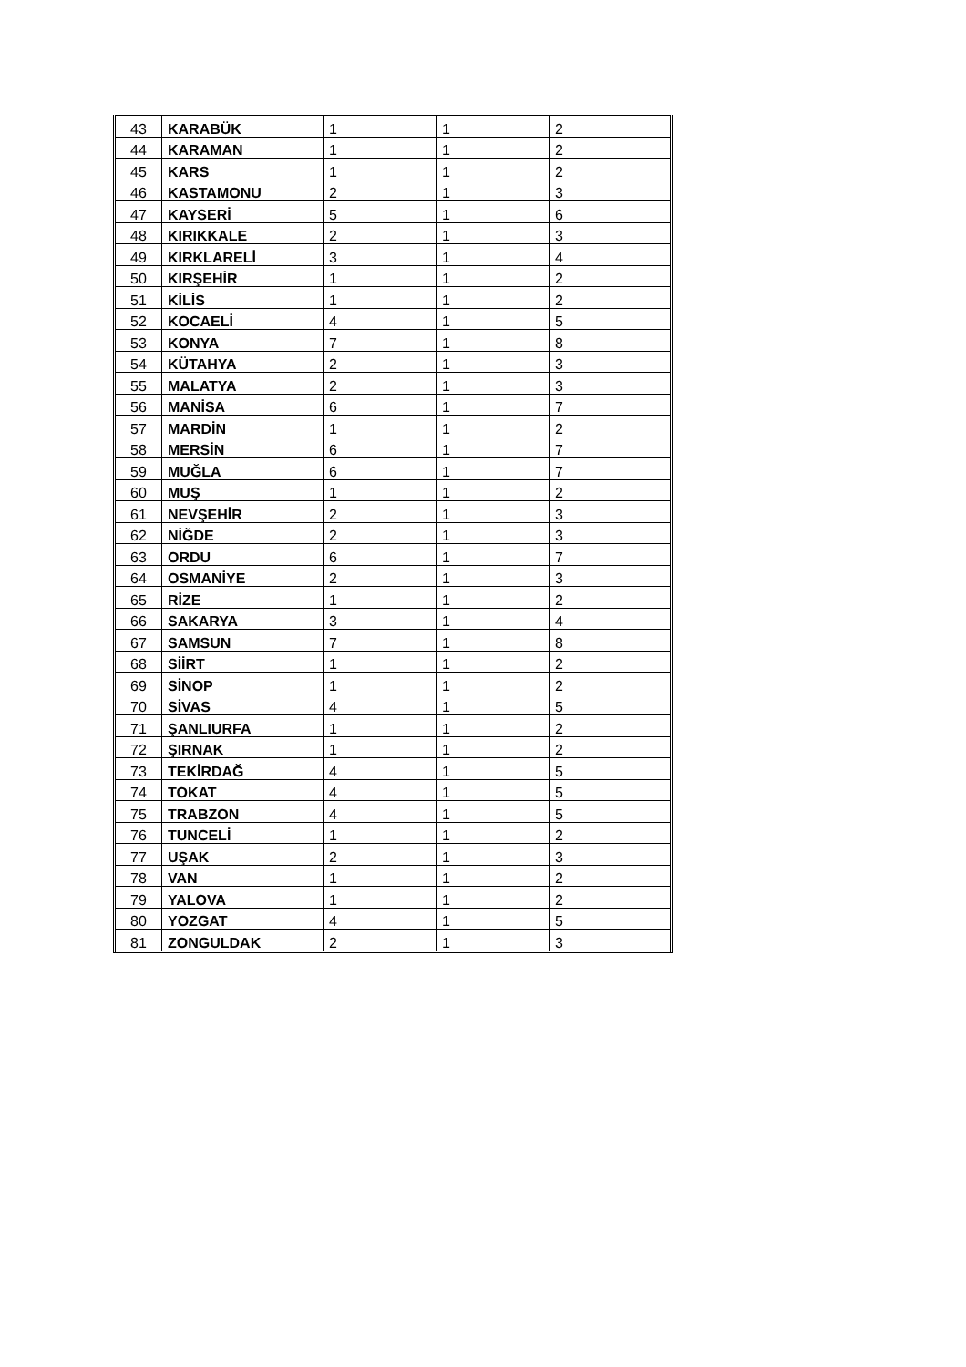| 43 | KARABÜK | 1 | 1 | 2 |
| 44 | KARAMAN | 1 | 1 | 2 |
| 45 | KARS | 1 | 1 | 2 |
| 46 | KASTAMONU | 2 | 1 | 3 |
| 47 | KAYSERİ | 5 | 1 | 6 |
| 48 | KIRIKKALE | 2 | 1 | 3 |
| 49 | KIRKLARELİ | 3 | 1 | 4 |
| 50 | KIRŞEHİR | 1 | 1 | 2 |
| 51 | KİLİS | 1 | 1 | 2 |
| 52 | KOCAELİ | 4 | 1 | 5 |
| 53 | KONYA | 7 | 1 | 8 |
| 54 | KÜTAHYA | 2 | 1 | 3 |
| 55 | MALATYA | 2 | 1 | 3 |
| 56 | MANİSA | 6 | 1 | 7 |
| 57 | MARDİN | 1 | 1 | 2 |
| 58 | MERSİN | 6 | 1 | 7 |
| 59 | MUĞLA | 6 | 1 | 7 |
| 60 | MUŞ | 1 | 1 | 2 |
| 61 | NEVŞEHİR | 2 | 1 | 3 |
| 62 | NİĞDE | 2 | 1 | 3 |
| 63 | ORDU | 6 | 1 | 7 |
| 64 | OSMANİYE | 2 | 1 | 3 |
| 65 | RİZE | 1 | 1 | 2 |
| 66 | SAKARYA | 3 | 1 | 4 |
| 67 | SAMSUN | 7 | 1 | 8 |
| 68 | SİİRT | 1 | 1 | 2 |
| 69 | SİNOP | 1 | 1 | 2 |
| 70 | SİVAS | 4 | 1 | 5 |
| 71 | ŞANLIURFA | 1 | 1 | 2 |
| 72 | ŞIRNAK | 1 | 1 | 2 |
| 73 | TEKİRDAĞ | 4 | 1 | 5 |
| 74 | TOKAT | 4 | 1 | 5 |
| 75 | TRABZON | 4 | 1 | 5 |
| 76 | TUNCELİ | 1 | 1 | 2 |
| 77 | UŞAK | 2 | 1 | 3 |
| 78 | VAN | 1 | 1 | 2 |
| 79 | YALOVA | 1 | 1 | 2 |
| 80 | YOZGAT | 4 | 1 | 5 |
| 81 | ZONGULDAK | 2 | 1 | 3 |